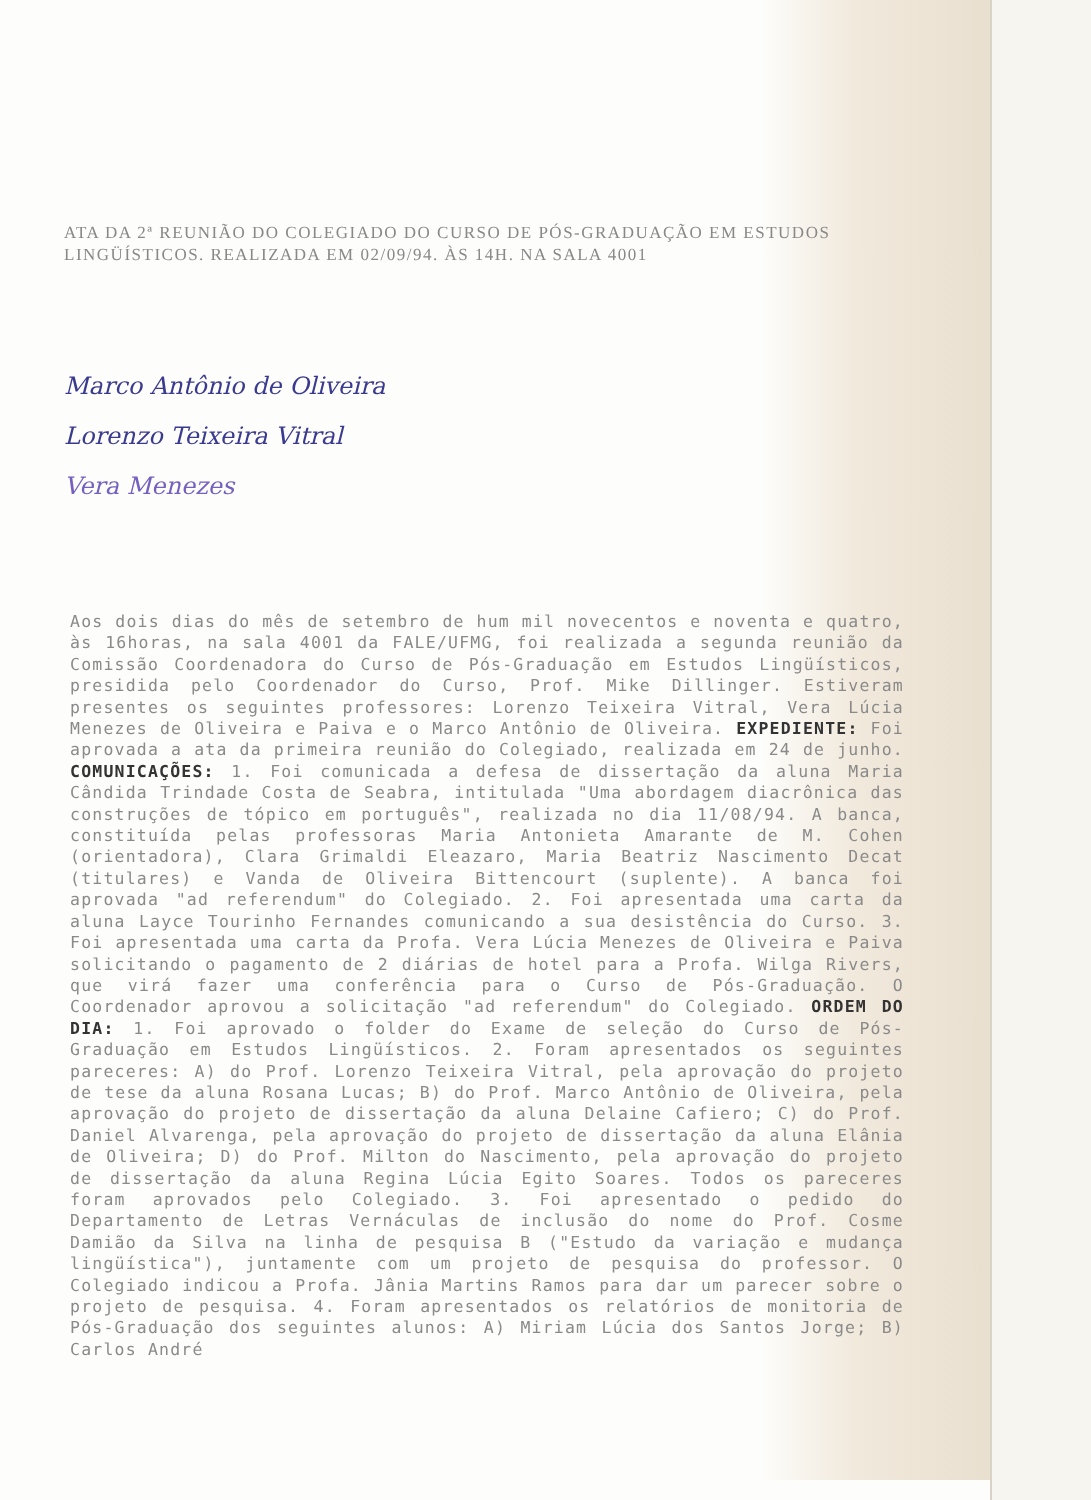ATA DA 2ª REUNIÃO DO COLEGIADO DO CURSO DE PÓS-GRADUAÇÃO EM ESTUDOS LINGÜÍSTICOS. REALIZADA EM 02/09/94. ÀS 14H. NA SALA 4001
Marco Antônio de Oliveira
Lorenzo Teixeira Vitral
Vera Menezes
Aos dois dias do mês de setembro de hum mil novecentos e noventa e quatro, às 16horas, na sala 4001 da FALE/UFMG, foi realizada a segunda reunião da Comissão Coordenadora do Curso de Pós-Graduação em Estudos Lingüísticos, presidida pelo Coordenador do Curso, Prof. Mike Dillinger. Estiveram presentes os seguintes professores: Lorenzo Teixeira Vitral, Vera Lúcia Menezes de Oliveira e Paiva e o Marco Antônio de Oliveira. EXPEDIENTE: Foi aprovada a ata da primeira reunião do Colegiado, realizada em 24 de junho. COMUNICAÇÕES: 1. Foi comunicada a defesa de dissertação da aluna Maria Cândida Trindade Costa de Seabra, intitulada "Uma abordagem diacrônica das construções de tópico em português", realizada no dia 11/08/94. A banca, constituída pelas professoras Maria Antonieta Amarante de M. Cohen (orientadora), Clara Grimaldi Eleazaro, Maria Beatriz Nascimento Decat (titulares) e Vanda de Oliveira Bittencourt (suplente). A banca foi aprovada "ad referendum" do Colegiado. 2. Foi apresentada uma carta da aluna Layce Tourinho Fernandes comunicando a sua desistência do Curso. 3. Foi apresentada uma carta da Profa. Vera Lúcia Menezes de Oliveira e Paiva solicitando o pagamento de 2 diárias de hotel para a Profa. Wilga Rivers, que virá fazer uma conferência para o Curso de Pós-Graduação. O Coordenador aprovou a solicitação "ad referendum" do Colegiado. ORDEM DO DIA: 1. Foi aprovado o folder do Exame de seleção do Curso de Pós-Graduação em Estudos Lingüísticos. 2. Foram apresentados os seguintes pareceres: A) do Prof. Lorenzo Teixeira Vitral, pela aprovação do projeto de tese da aluna Rosana Lucas; B) do Prof. Marco Antônio de Oliveira, pela aprovação do projeto de dissertação da aluna Delaine Cafiero; C) do Prof. Daniel Alvarenga, pela aprovação do projeto de dissertação da aluna Elânia de Oliveira; D) do Prof. Milton do Nascimento, pela aprovação do projeto de dissertação da aluna Regina Lúcia Egito Soares. Todos os pareceres foram aprovados pelo Colegiado. 3. Foi apresentado o pedido do Departamento de Letras Vernáculas de inclusão do nome do Prof. Cosme Damião da Silva na linha de pesquisa B ("Estudo da variação e mudança lingüística"), juntamente com um projeto de pesquisa do professor. O Colegiado indicou a Profa. Jânia Martins Ramos para dar um parecer sobre o projeto de pesquisa. 4. Foram apresentados os relatórios de monitoria de Pós-Graduação dos seguintes alunos: A) Miriam Lúcia dos Santos Jorge; B) Carlos André